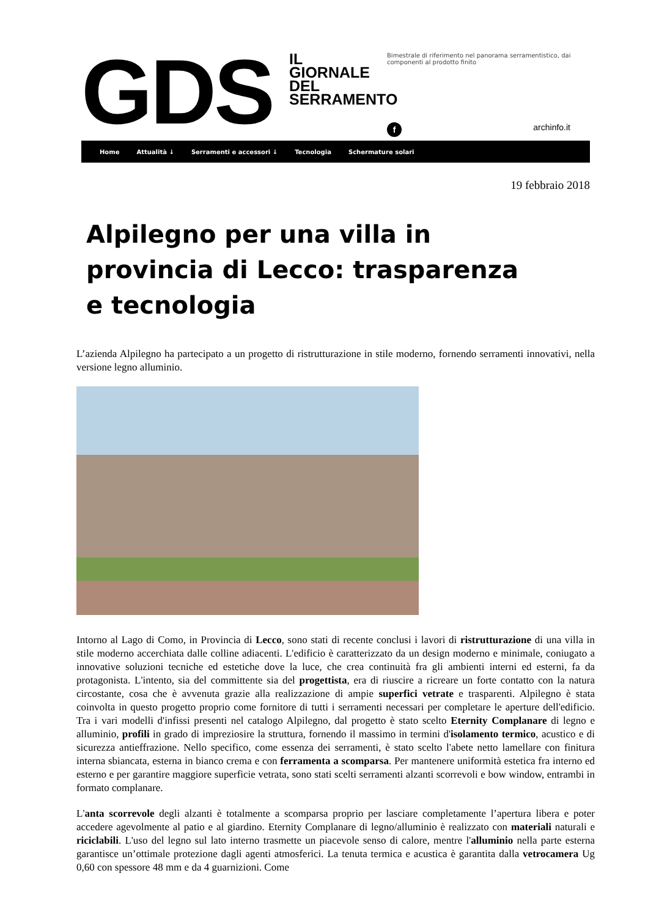GDS
IL GIORNALE DEL SERRAMENTO
Bimestrale di riferimento nel panorama serramentistico, dai componenti al prodotto finito
f archinfo.it
Home Attualità ↓ Serramenti e accessori ↓ Tecnologia Schermature solari
19 febbraio 2018
Alpilegno per una villa in provincia di Lecco: trasparenza e tecnologia
L’azienda Alpilegno ha partecipato a un progetto di ristrutturazione in stile moderno, fornendo serramenti innovativi, nella versione legno alluminio.
Intorno al Lago di Como, in Provincia di Lecco, sono stati di recente conclusi i lavori di ristrutturazione di una villa in stile moderno accerchiata dalle colline adiacenti. L'edificio è caratterizzato da un design moderno e minimale, coniugato a innovative soluzioni tecniche ed estetiche dove la luce, che crea continuità fra gli ambienti interni ed esterni, fa da protagonista. L'intento, sia del committente sia del progettista, era di riuscire a ricreare un forte contatto con la natura circostante, cosa che è avvenuta grazie alla realizzazione di ampie superfici vetrate e trasparenti. Alpilegno è stata coinvolta in questo progetto proprio come fornitore di tutti i serramenti necessari per completare le aperture dell'edificio. Tra i vari modelli d'infissi presenti nel catalogo Alpilegno, dal progetto è stato scelto Eternity Complanare di legno e alluminio, profili in grado di impreziosire la struttura, fornendo il massimo in termini d'isolamento termico, acustico e di sicurezza antieffrazione. Nello specifico, come essenza dei serramenti, è stato scelto l'abete netto lamellare con finitura interna sbiancata, esterna in bianco crema e con ferramenta a scomparsa. Per mantenere uniformità estetica fra interno ed esterno e per garantire maggiore superficie vetrata, sono stati scelti serramenti alzanti scorrevoli e bow window, entrambi in formato complanare.
L'anta scorrevole degli alzanti è totalmente a scomparsa proprio per lasciare completamente l’apertura libera e poter accedere agevolmente al patio e al giardino. Eternity Complanare di legno/alluminio è realizzato con materiali naturali e riciclabili. L'uso del legno sul lato interno trasmette un piacevole senso di calore, mentre l'alluminio nella parte esterna garantisce un’ottimale protezione dagli agenti atmosferici. La tenuta termica e acustica è garantita dalla vetrocamera Ug 0,60 con spessore 48 mm e da 4 guarnizioni. Come